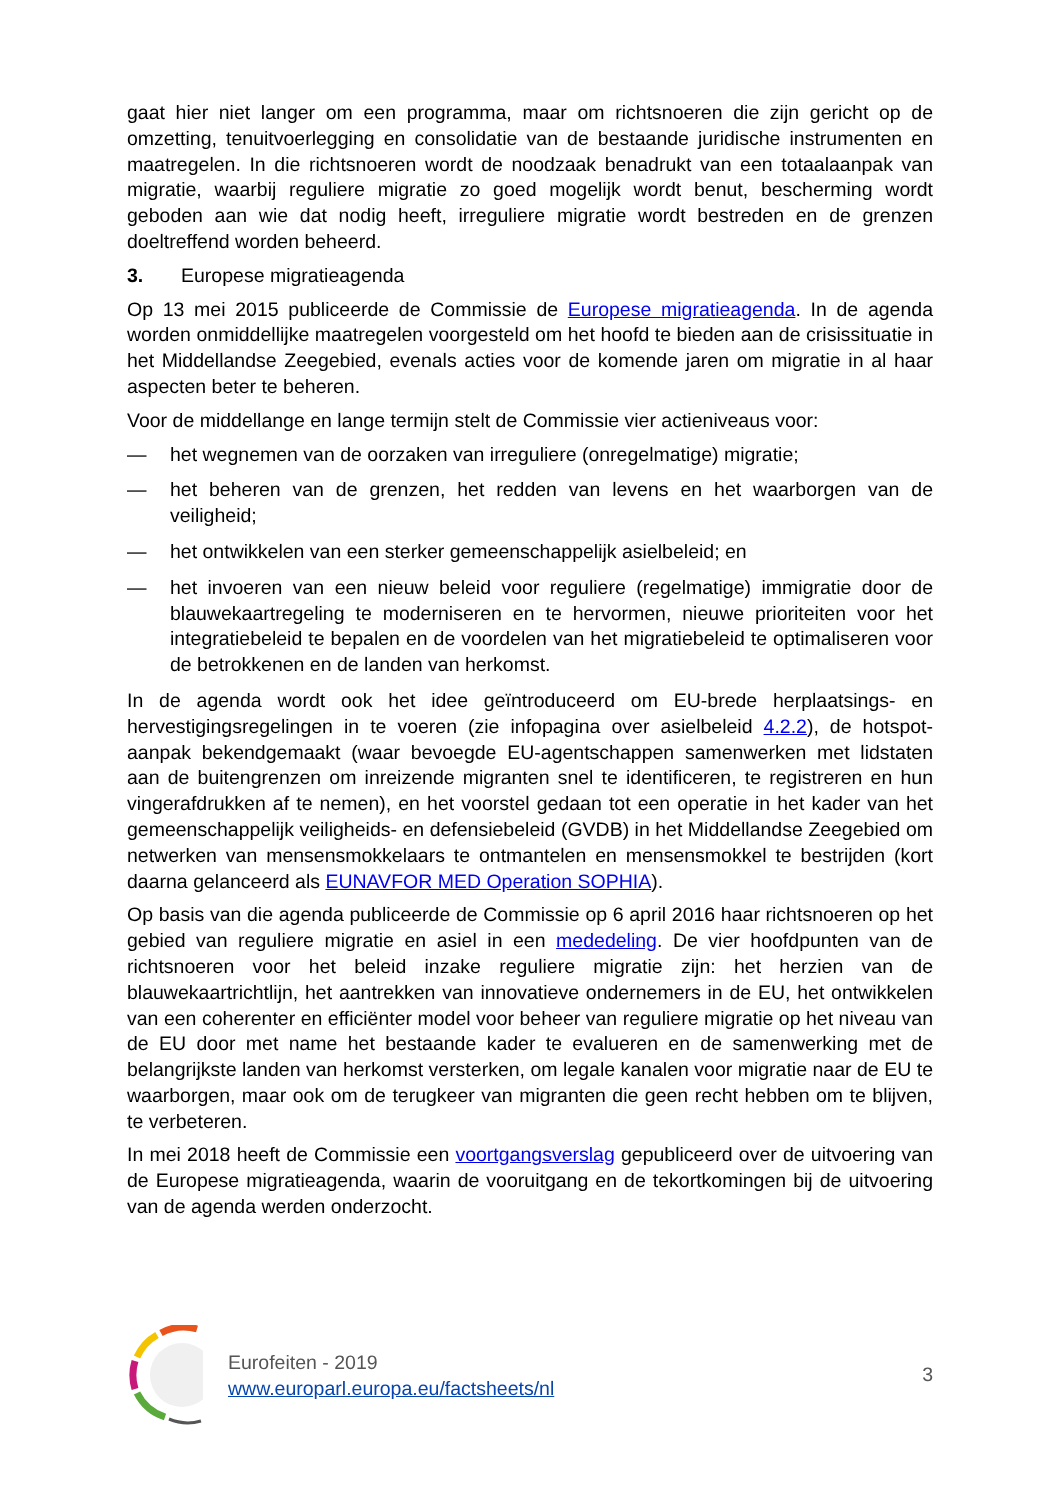gaat hier niet langer om een programma, maar om richtsnoeren die zijn gericht op de omzetting, tenuitvoerlegging en consolidatie van de bestaande juridische instrumenten en maatregelen. In die richtsnoeren wordt de noodzaak benadrukt van een totaalaanpak van migratie, waarbij reguliere migratie zo goed mogelijk wordt benut, bescherming wordt geboden aan wie dat nodig heeft, irreguliere migratie wordt bestreden en de grenzen doeltreffend worden beheerd.
3. Europese migratieagenda
Op 13 mei 2015 publiceerde de Commissie de Europese migratieagenda. In de agenda worden onmiddellijke maatregelen voorgesteld om het hoofd te bieden aan de crisissituatie in het Middellandse Zeegebied, evenals acties voor de komende jaren om migratie in al haar aspecten beter te beheren.
Voor de middellange en lange termijn stelt de Commissie vier actieniveaus voor:
— het wegnemen van de oorzaken van irreguliere (onregelmatige) migratie;
— het beheren van de grenzen, het redden van levens en het waarborgen van de veiligheid;
— het ontwikkelen van een sterker gemeenschappelijk asielbeleid; en
— het invoeren van een nieuw beleid voor reguliere (regelmatige) immigratie door de blauwekaartregeling te moderniseren en te hervormen, nieuwe prioriteiten voor het integratiebeleid te bepalen en de voordelen van het migratiebeleid te optimaliseren voor de betrokkenen en de landen van herkomst.
In de agenda wordt ook het idee geïntroduceerd om EU-brede herplaatsings- en hervestigingsregelingen in te voeren (zie infopagina over asielbeleid 4.2.2), de hotspot-aanpak bekendgemaakt (waar bevoegde EU-agentschappen samenwerken met lidstaten aan de buitengrenzen om inreizende migranten snel te identificeren, te registreren en hun vingerafdrukken af te nemen), en het voorstel gedaan tot een operatie in het kader van het gemeenschappelijk veiligheids- en defensiebeleid (GVDB) in het Middellandse Zeegebied om netwerken van mensensmokkelaars te ontmantelen en mensensmokkel te bestrijden (kort daarna gelanceerd als EUNAVFOR MED Operation SOPHIA).
Op basis van die agenda publiceerde de Commissie op 6 april 2016 haar richtsnoeren op het gebied van reguliere migratie en asiel in een mededeling. De vier hoofdpunten van de richtsnoeren voor het beleid inzake reguliere migratie zijn: het herzien van de blauwekaartrichtlijn, het aantrekken van innovatieve ondernemers in de EU, het ontwikkelen van een coherenter en efficiënter model voor beheer van reguliere migratie op het niveau van de EU door met name het bestaande kader te evalueren en de samenwerking met de belangrijkste landen van herkomst versterken, om legale kanalen voor migratie naar de EU te waarborgen, maar ook om de terugkeer van migranten die geen recht hebben om te blijven, te verbeteren.
In mei 2018 heeft de Commissie een voortgangsverslag gepubliceerd over de uitvoering van de Europese migratieagenda, waarin de vooruitgang en de tekortkomingen bij de uitvoering van de agenda werden onderzocht.
Eurofeiten - 2019
www.europarl.europa.eu/factsheets/nl
3